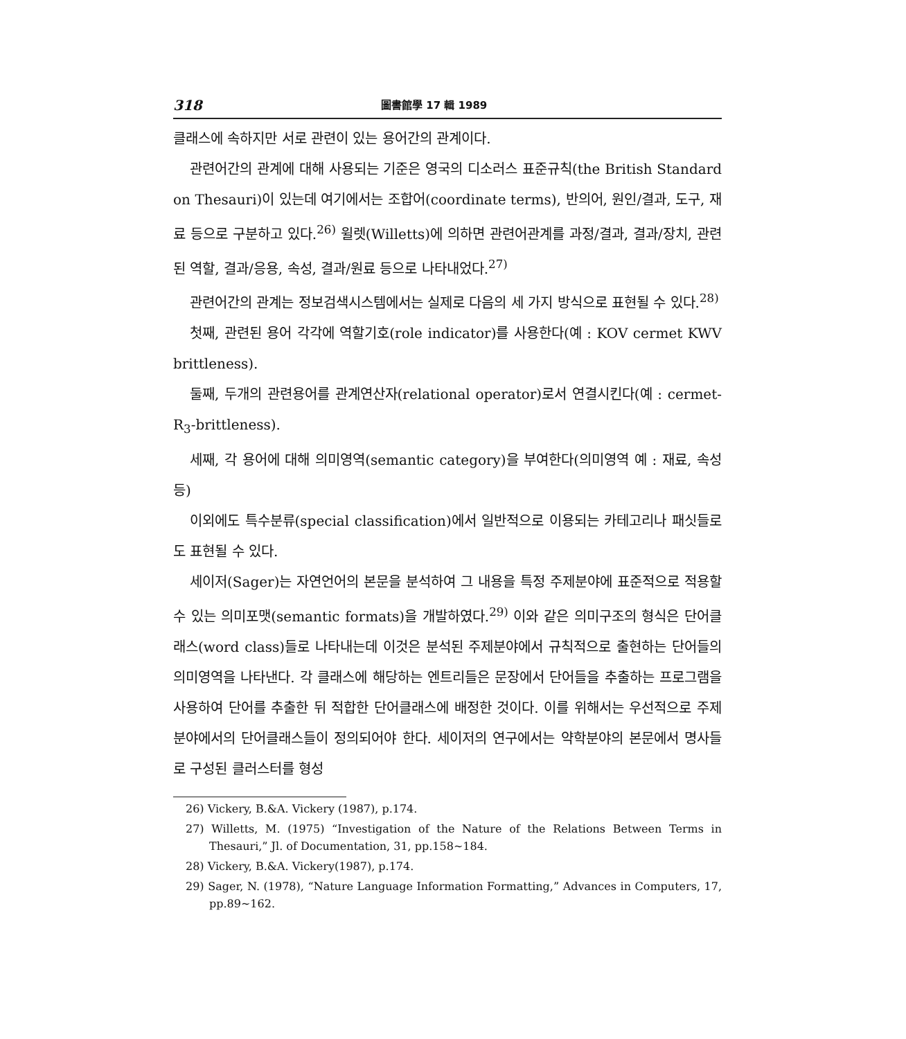318 圖書館學 17 輯 1989
클래스에 속하지만 서로 관련이 있는 용어간의 관계이다.
관련어간의 관계에 대해 사용되는 기준은 영국의 디소러스 표준규칙(the British Standard on Thesauri)이 있는데 여기에서는 조합어(coordinate terms), 반의어, 원인/결과, 도구, 재료 등으로 구분하고 있다.<sup>26)</sup> 윌렛(Willetts)에 의하면 관련어관계를 과정/결과, 결과/장치, 관련된 역할, 결과/응용, 속성, 결과/원료 등으로 나타내었다.<sup>27)</sup>
관련어간의 관계는 정보검색시스템에서는 실제로 다음의 세 가지 방식으로 표현될 수 있다.<sup>28)</sup>
첫째, 관련된 용어 각각에 역할기호(role indicator)를 사용한다(예 : KOV cermet KWV brittleness).
둘째, 두개의 관련용어를 관계연산자(relational operator)로서 연결시킨다(예 : cermet-R<sub>3</sub>-brittleness).
세째, 각 용어에 대해 의미영역(semantic category)을 부여한다(의미영역 예 : 재료, 속성 등)
이외에도 특수분류(special classification)에서 일반적으로 이용되는 카테고리나 패싯들로도 표현될 수 있다.
세이저(Sager)는 자연언어의 본문을 분석하여 그 내용을 특정 주제분야에 표준적으로 적용할 수 있는 의미포맷(semantic formats)을 개발하였다.<sup>29)</sup> 이와 같은 의미구조의 형식은 단어클래스(word class)들로 나타내는데 이것은 분석된 주제분야에서 규칙적으로 출현하는 단어들의 의미영역을 나타낸다. 각 클래스에 해당하는 엔트리들은 문장에서 단어들을 추출하는 프로그램을 사용하여 단어를 추출한 뒤 적합한 단어클래스에 배정한 것이다. 이를 위해서는 우선적으로 주제분야에서의 단어클래스들이 정의되어야 한다. 세이저의 연구에서는 약학분야의 본문에서 명사들로 구성된 클러스터를 형성
26) Vickery, B.&A. Vickery (1987), p.174.
27) Willetts, M. (1975) “Investigation of the Nature of the Relations Between Terms in Thesauri,” Jl. of Documentation, 31, pp.158~184.
28) Vickery, B.&A. Vickery(1987), p.174.
29) Sager, N. (1978), “Nature Language Information Formatting,” Advances in Computers, 17, pp.89~162.